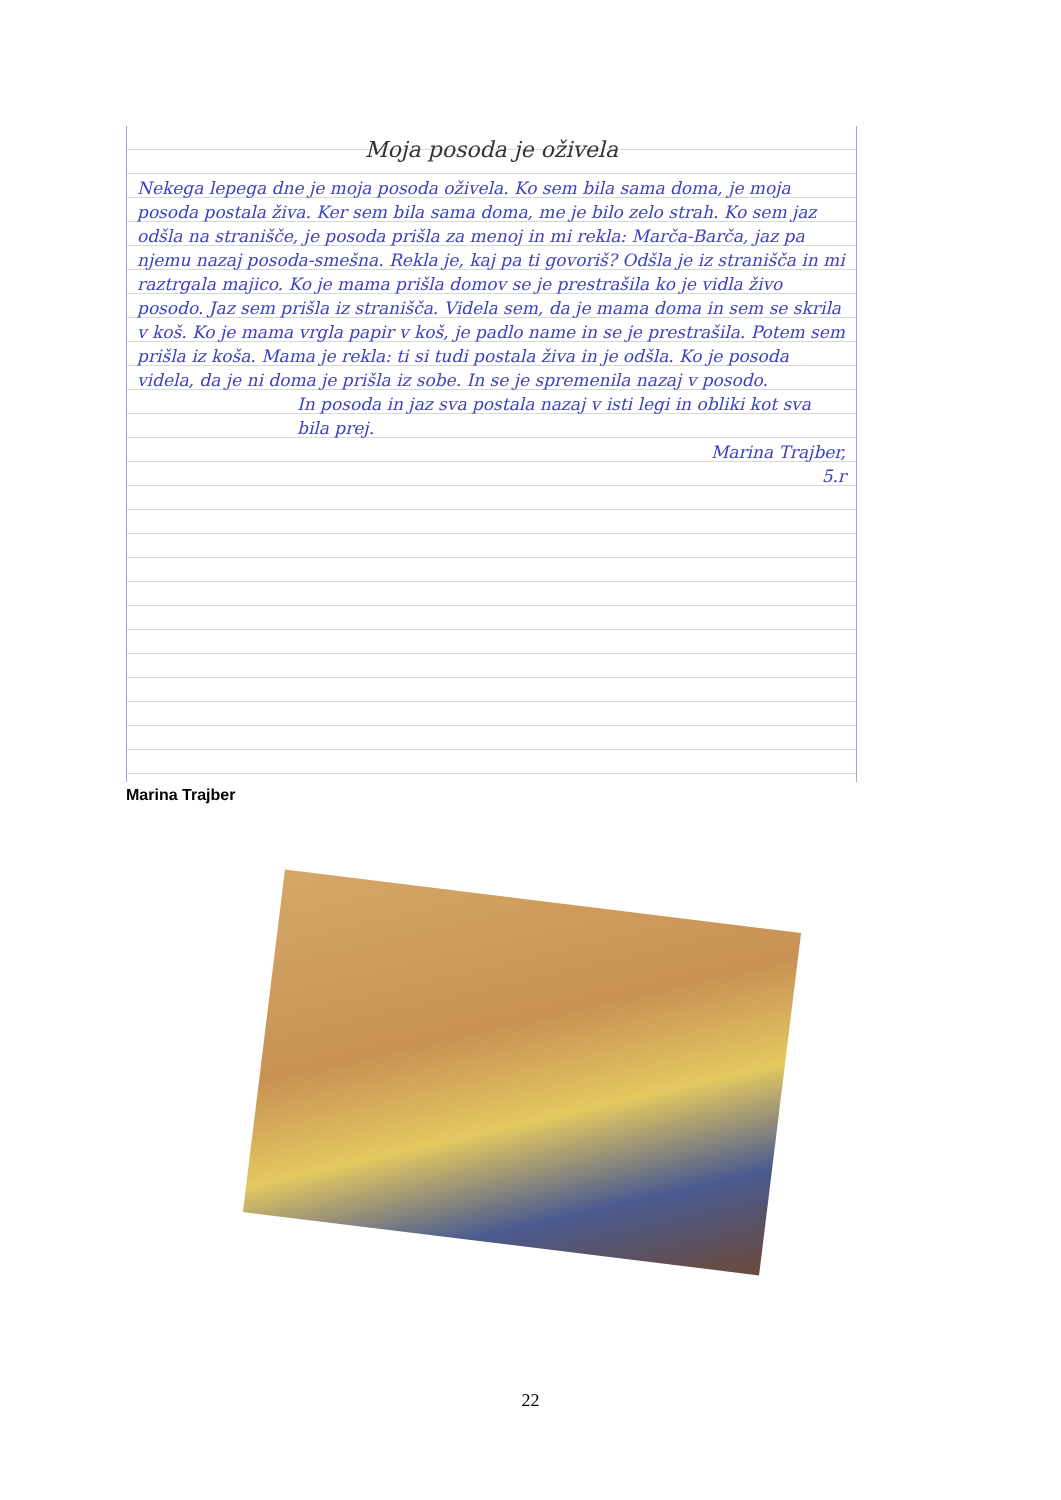Moja posoda je oživela
Nekega lepega dne je moja posoda oživela. Ko sem bila sama doma, je moja posoda postala živa. Ker sem bila sama doma, me je bilo zelo strah. Ko sem jaz odšla na stranišče, je posoda prišla za menoj in mi rekla: Marča-Barča, jaz pa njemu nazaj posoda-smešna. Rekla je, kaj pa ti govoriš? Odšla je iz stranišča in mi raztrgala majico. Ko je mama prišla domov se je prestrašila ko je vidla živo posodo. Jaz sem prišla iz stranišča. Videla sem, da je mama doma in sem se skrila v koš. Ko je mama vrgla papir v koš, je padlo name in se je prestrašila. Potem sem prišla iz koša. Mama je rekla: ti si tudi postala živa in je odšla. Ko je posoda videla, da je ni doma je prišla iz sobe. In se je spremenila nazaj v posodo.
In posoda in jaz sva postala nazaj v isti legi in obliki kot sva bila prej.
Marina Trajber,
5.r
Marina Trajber
22